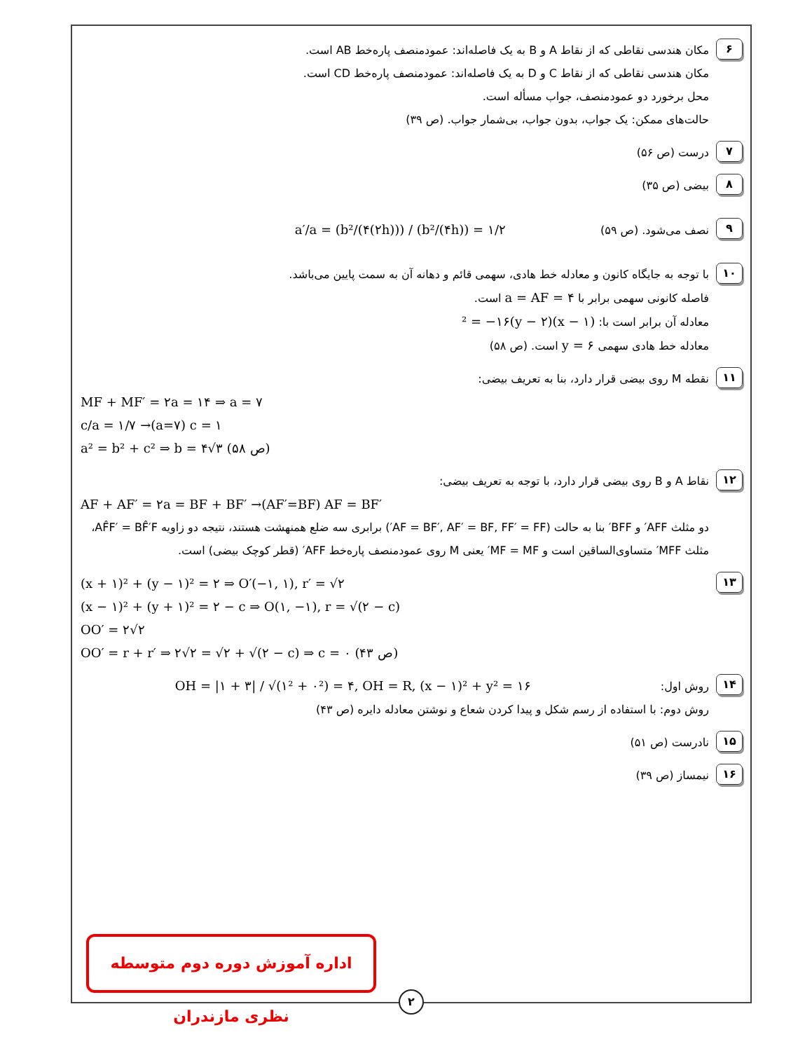۶
مکان هندسی نقاطی که از نقاط A و B به یک فاصله‌اند: عمودمنصف پاره‌خط AB است.
مکان هندسی نقاطی که از نقاط C و D به یک فاصله‌اند: عمودمنصف پاره‌خط CD است.
محل برخورد دو عمودمنصف، جواب مسأله است.
حالت‌های ممکن: یک جواب، بدون جواب، بی‌شمار جواب. (ص ۳۹)
۷
درست (ص ۵۶)
۸
بیضی (ص ۳۵)
۹
نصف می‌شود. (ص ۵۹) a′/a = (b²/(۴(۲h))) / (b²/(۴h)) = ۱/۲
۱۰
با توجه به جایگاه کانون و معادله خط هادی، سهمی قائم و دهانه آن به سمت پایین می‌باشد.
فاصله کانونی سهمی برابر با a = AF = ۴ است.
معادله آن برابر است با: (x − ۱)² = −۱۶(y − ۲)
معادله خط هادی سهمی y = ۶ است. (ص ۵۸)
۱۱
نقطه M روی بیضی قرار دارد، بنا به تعریف بیضی:
MF + MF′ = ۲a = ۱۴ ⇒ a = ۷
c/a = ۱/۷ →(a=۷) c = ۱
a² = b² + c² ⇒ b = ۴√۳ (ص ۵۸)
۱۲
نقاط A و B روی بیضی قرار دارد، با توجه به تعریف بیضی:
AF + AF′ = ۲a = BF + BF′ →(AF′=BF) AF = BF′
دو مثلث AFF′ و BFF′ بنا به حالت (AF = BF′, AF′ = BF, FF′ = FF′) برابری سه ضلع همنهشت هستند، نتیجه دو زاویه AF̂F′ = BF̂′F، مثلث MFF′ متساوی‌الساقین است و MF = MF′ یعنی M روی عمودمنصف پاره‌خط AFF′ (قطر کوچک بیضی) است.
۱۳
(x + ۱)² + (y − ۱)² = ۲ ⇒ O′(−۱, ۱), r′ = √۲
(x − ۱)² + (y + ۱)² = ۲ − c ⇒ O(۱, −۱), r = √(۲ − c)
OO′ = ۲√۲
OO′ = r + r′ ⇒ ۲√۲ = √۲ + √(۲ − c) ⇒ c = ۰ (ص ۴۳)
۱۴
روش اول: OH = |۱ + ۳| / √(۱² + ۰²) = ۴, OH = R, (x − ۱)² + y² = ۱۶
روش دوم: با استفاده از رسم شکل و پیدا کردن شعاع و نوشتن معادله دایره (ص ۴۳)
۱۵
نادرست (ص ۵۱)
۱۶
نیمساز (ص ۳۹)
اداره آموزش دوره دوم متوسطه نظری مازندران
۲